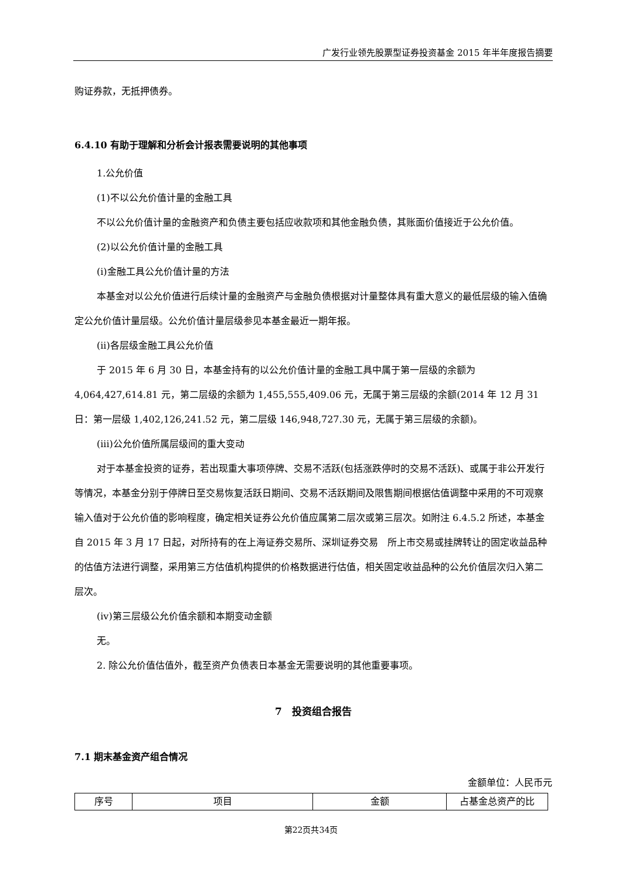广发行业领先股票型证券投资基金 2015 年半年度报告摘要
购证券款，无抵押债券。
6.4.10 有助于理解和分析会计报表需要说明的其他事项
1.公允价值
(1)不以公允价值计量的金融工具
不以公允价值计量的金融资产和负债主要包括应收款项和其他金融负债，其账面价值接近于公允价值。
(2)以公允价值计量的金融工具
(i)金融工具公允价值计量的方法
本基金对以公允价值进行后续计量的金融资产与金融负债根据对计量整体具有重大意义的最低层级的输入值确定公允价值计量层级。公允价值计量层级参见本基金最近一期年报。
(ii)各层级金融工具公允价值
于 2015 年 6 月 30 日，本基金持有的以公允价值计量的金融工具中属于第一层级的余额为4,064,427,614.81 元，第二层级的余额为 1,455,555,409.06 元，无属于第三层级的余额(2014 年 12 月 31 日：第一层级 1,402,126,241.52 元，第二层级 146,948,727.30 元，无属于第三层级的余额)。
(iii)公允价值所属层级间的重大变动
对于本基金投资的证券，若出现重大事项停牌、交易不活跃(包括涨跌停时的交易不活跃)、或属于非公开发行等情况，本基金分别于停牌日至交易恢复活跃日期间、交易不活跃期间及限售期间根据估值调整中采用的不可观察输入值对于公允价值的影响程度，确定相关证券公允价值应属第二层次或第三层次。如附注 6.4.5.2 所述，本基金自 2015 年 3 月 17 日起，对所持有的在上海证券交易所、深圳证券交易　所上市交易或挂牌转让的固定收益品种的估值方法进行调整，采用第三方估值机构提供的价格数据进行估值，相关固定收益品种的公允价值层次归入第二层次。
(iv)第三层级公允价值余额和本期变动金额
无。
2. 除公允价值估值外，截至资产负债表日本基金无需要说明的其他重要事项。
7　投资组合报告
7.1 期末基金资产组合情况
金额单位：人民币元
| 序号 | 项目 | 金额 | 占基金总资产的比 |
第22页共34页